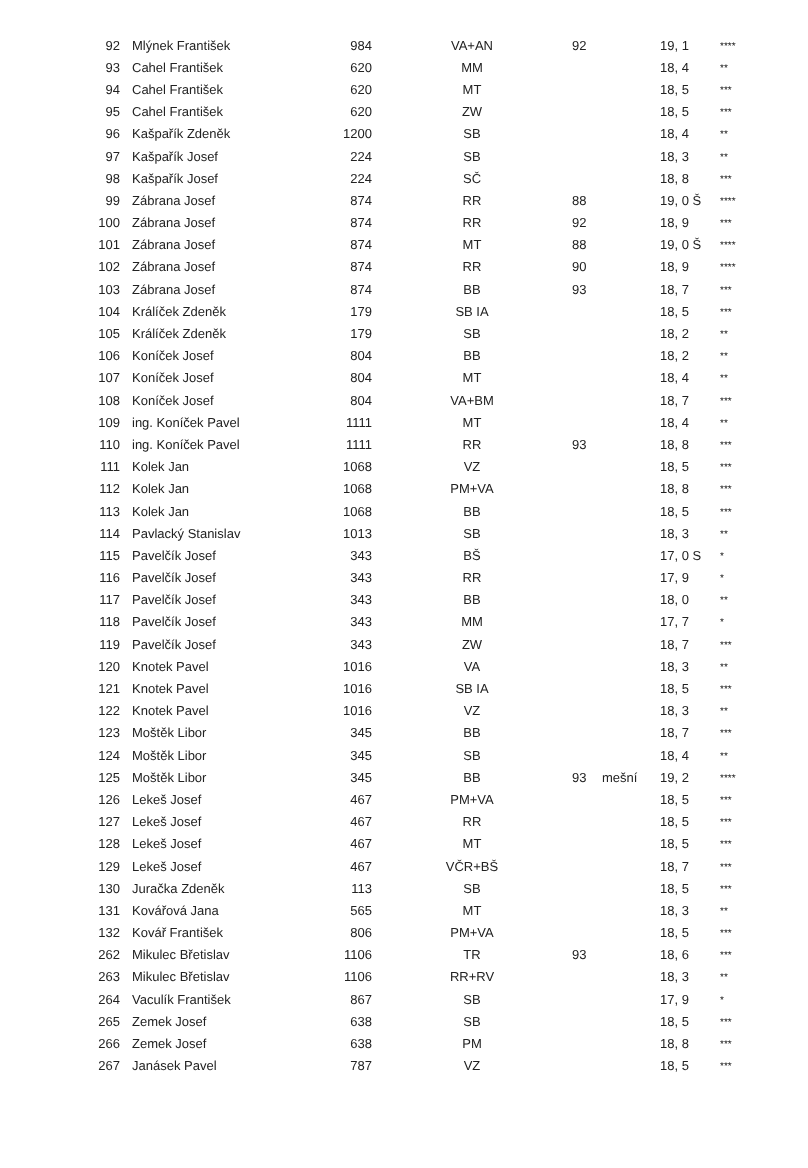| 92 | Mlýnek František | 984 | VA+AN | 92 | | 19, 1 | **** |
| 93 | Cahel František | 620 | MM | | | 18, 4 | ** |
| 94 | Cahel František | 620 | MT | | | 18, 5 | *** |
| 95 | Cahel František | 620 | ZW | | | 18, 5 | *** |
| 96 | Kašpařík Zdeněk | 1200 | SB | | | 18, 4 | ** |
| 97 | Kašpařík Josef | 224 | SB | | | 18, 3 | ** |
| 98 | Kašpařík Josef | 224 | SČ | | | 18, 8 | *** |
| 99 | Zábrana Josef | 874 | RR | 88 | | 19, 0 Š | **** |
| 100 | Zábrana Josef | 874 | RR | 92 | | 18, 9 | *** |
| 101 | Zábrana Josef | 874 | MT | 88 | | 19, 0 Š | **** |
| 102 | Zábrana Josef | 874 | RR | 90 | | 18, 9 | **** |
| 103 | Zábrana Josef | 874 | BB | 93 | | 18, 7 | *** |
| 104 | Králíček Zdeněk | 179 | SB IA | | | 18, 5 | *** |
| 105 | Králíček Zdeněk | 179 | SB | | | 18, 2 | ** |
| 106 | Koníček Josef | 804 | BB | | | 18, 2 | ** |
| 107 | Koníček Josef | 804 | MT | | | 18, 4 | ** |
| 108 | Koníček Josef | 804 | VA+BM | | | 18, 7 | *** |
| 109 | ing. Koníček Pavel | 1111 | MT | | | 18, 4 | ** |
| 110 | ing. Koníček Pavel | 1111 | RR | 93 | | 18, 8 | *** |
| 111 | Kolek Jan | 1068 | VZ | | | 18, 5 | *** |
| 112 | Kolek Jan | 1068 | PM+VA | | | 18, 8 | *** |
| 113 | Kolek Jan | 1068 | BB | | | 18, 5 | *** |
| 114 | Pavlacký Stanislav | 1013 | SB | | | 18, 3 | ** |
| 115 | Pavelčík Josef | 343 | BŠ | | | 17, 0 S | * |
| 116 | Pavelčík Josef | 343 | RR | | | 17, 9 | * |
| 117 | Pavelčík Josef | 343 | BB | | | 18, 0 | ** |
| 118 | Pavelčík Josef | 343 | MM | | | 17, 7 | * |
| 119 | Pavelčík Josef | 343 | ZW | | | 18, 7 | *** |
| 120 | Knotek Pavel | 1016 | VA | | | 18, 3 | ** |
| 121 | Knotek Pavel | 1016 | SB IA | | | 18, 5 | *** |
| 122 | Knotek Pavel | 1016 | VZ | | | 18, 3 | ** |
| 123 | Moštěk Libor | 345 | BB | | | 18, 7 | *** |
| 124 | Moštěk Libor | 345 | SB | | | 18, 4 | ** |
| 125 | Moštěk Libor | 345 | BB | 93 | mešní | 19, 2 | **** |
| 126 | Lekeš Josef | 467 | PM+VA | | | 18, 5 | *** |
| 127 | Lekeš Josef | 467 | RR | | | 18, 5 | *** |
| 128 | Lekeš Josef | 467 | MT | | | 18, 5 | *** |
| 129 | Lekeš Josef | 467 | VČR+BŠ | | | 18, 7 | *** |
| 130 | Juračka Zdeněk | 113 | SB | | | 18, 5 | *** |
| 131 | Kovářová Jana | 565 | MT | | | 18, 3 | ** |
| 132 | Kovář František | 806 | PM+VA | | | 18, 5 | *** |
| 262 | Mikulec Břetislav | 1106 | TR | 93 | | 18, 6 | *** |
| 263 | Mikulec Břetislav | 1106 | RR+RV | | | 18, 3 | ** |
| 264 | Vaculík František | 867 | SB | | | 17, 9 | * |
| 265 | Zemek Josef | 638 | SB | | | 18, 5 | *** |
| 266 | Zemek Josef | 638 | PM | | | 18, 8 | *** |
| 267 | Janásek Pavel | 787 | VZ | | | 18, 5 | *** |